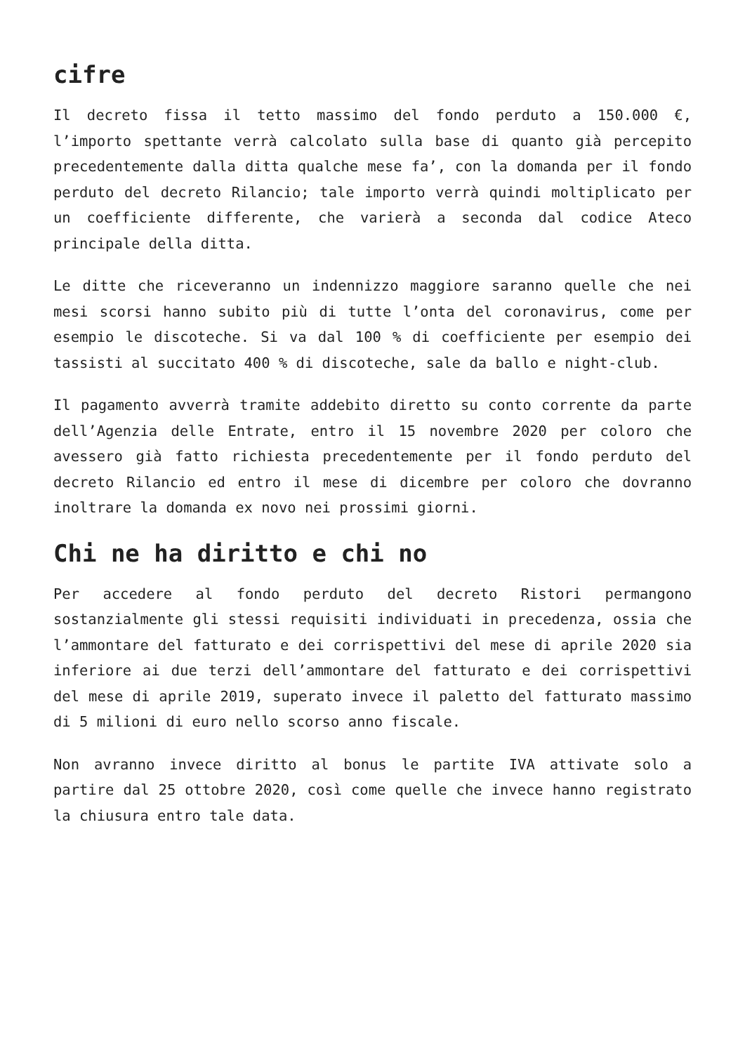cifre
Il decreto fissa il tetto massimo del fondo perduto a 150.000 €, l’importo spettante verrà calcolato sulla base di quanto già percepito precedentemente dalla ditta qualche mese fa’, con la domanda per il fondo perduto del decreto Rilancio; tale importo verrà quindi moltiplicato per un coefficiente differente, che varierà a seconda dal codice Ateco principale della ditta.
Le ditte che riceveranno un indennizzo maggiore saranno quelle che nei mesi scorsi hanno subito più di tutte l’onta del coronavirus, come per esempio le discoteche. Si va dal 100 % di coefficiente per esempio dei tassisti al succitato 400 % di discoteche, sale da ballo e night-club.
Il pagamento avverrà tramite addebito diretto su conto corrente da parte dell’Agenzia delle Entrate, entro il 15 novembre 2020 per coloro che avessero già fatto richiesta precedentemente per il fondo perduto del decreto Rilancio ed entro il mese di dicembre per coloro che dovranno inoltrare la domanda ex novo nei prossimi giorni.
Chi ne ha diritto e chi no
Per accedere al fondo perduto del decreto Ristori permangono sostanzialmente gli stessi requisiti individuati in precedenza, ossia che l’ammontare del fatturato e dei corrispettivi del mese di aprile 2020 sia inferiore ai due terzi dell’ammontare del fatturato e dei corrispettivi del mese di aprile 2019, superato invece il paletto del fatturato massimo di 5 milioni di euro nello scorso anno fiscale.
Non avranno invece diritto al bonus le partite IVA attivate solo a partire dal 25 ottobre 2020, così come quelle che invece hanno registrato la chiusura entro tale data.